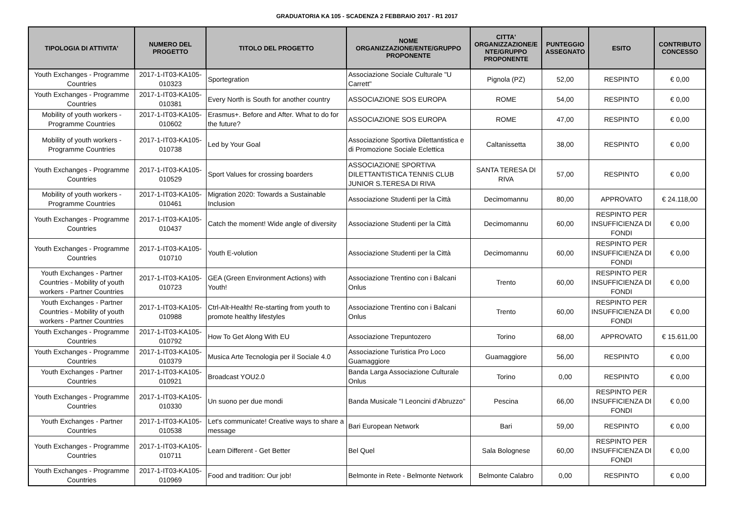GRADUATORIA KA 105 - SCADENZA 2 FEBBRAIO 2017 - R1 2017
| TIPOLOGIA DI ATTIVITA' | NUMERO DEL PROGETTO | TITOLO DEL PROGETTO | NOME ORGANIZZAZIONE/ENTE/GRUPPO PROPONENTE | CITTA' ORGANIZZAZIONE/E NTE/GRUPPO PROPONENTE | PUNTEGGIO ASSEGNATO | ESITO | CONTRIBUTO CONCESSO |
| --- | --- | --- | --- | --- | --- | --- | --- |
| Youth Exchanges - Programme Countries | 2017-1-IT03-KA105-010323 | Sportegration | Associazione Sociale Culturale "U Carrett" | Pignola (PZ) | 52,00 | RESPINTO | € 0,00 |
| Youth Exchanges - Programme Countries | 2017-1-IT03-KA105-010381 | Every North is South for another country | ASSOCIAZIONE SOS EUROPA | ROME | 54,00 | RESPINTO | € 0,00 |
| Mobility of youth workers - Programme Countries | 2017-1-IT03-KA105-010602 | Erasmus+. Before and After. What to do for the future? | ASSOCIAZIONE SOS EUROPA | ROME | 47,00 | RESPINTO | € 0,00 |
| Mobility of youth workers - Programme Countries | 2017-1-IT03-KA105-010738 | Led by Your Goal | Associazione Sportiva Dilettantistica e di Promozione Sociale Eclettica | Caltanissetta | 38,00 | RESPINTO | € 0,00 |
| Youth Exchanges - Programme Countries | 2017-1-IT03-KA105-010529 | Sport Values for crossing boarders | ASSOCIAZIONE SPORTIVA DILETTANTISTICA TENNIS CLUB JUNIOR S.TERESA DI RIVA | SANTA TERESA DI RIVA | 57,00 | RESPINTO | € 0,00 |
| Mobility of youth workers - Programme Countries | 2017-1-IT03-KA105-010461 | Migration 2020: Towards a Sustainable Inclusion | Associazione Studenti per la Città | Decimomannu | 80,00 | APPROVATO | € 24.118,00 |
| Youth Exchanges - Programme Countries | 2017-1-IT03-KA105-010437 | Catch the moment! Wide angle of diversity | Associazione Studenti per la Città | Decimomannu | 60,00 | RESPINTO PER INSUFFICIENZA DI FONDI | € 0,00 |
| Youth Exchanges - Programme Countries | 2017-1-IT03-KA105-010710 | Youth E-volution | Associazione Studenti per la Città | Decimomannu | 60,00 | RESPINTO PER INSUFFICIENZA DI FONDI | € 0,00 |
| Youth Exchanges - Partner Countries - Mobility of youth workers - Partner Countries | 2017-1-IT03-KA105-010723 | GEA (Green Environment Actions) with Youth! | Associazione Trentino con i Balcani Onlus | Trento | 60,00 | RESPINTO PER INSUFFICIENZA DI FONDI | € 0,00 |
| Youth Exchanges - Partner Countries - Mobility of youth workers - Partner Countries | 2017-1-IT03-KA105-010988 | Ctrl-Alt-Health! Re-starting from youth to promote healthy lifestyles | Associazione Trentino con i Balcani Onlus | Trento | 60,00 | RESPINTO PER INSUFFICIENZA DI FONDI | € 0,00 |
| Youth Exchanges - Programme Countries | 2017-1-IT03-KA105-010792 | How To Get Along With EU | Associazione Trepuntozero | Torino | 68,00 | APPROVATO | € 15.611,00 |
| Youth Exchanges - Programme Countries | 2017-1-IT03-KA105-010379 | Musica Arte Tecnologia per il Sociale 4.0 | Associazione Turistica Pro Loco Guamaggiore | Guamaggiore | 56,00 | RESPINTO | € 0,00 |
| Youth Exchanges - Partner Countries | 2017-1-IT03-KA105-010921 | Broadcast YOU2.0 | Banda Larga Associazione Culturale Onlus | Torino | 0,00 | RESPINTO | € 0,00 |
| Youth Exchanges - Programme Countries | 2017-1-IT03-KA105-010330 | Un suono per due mondi | Banda Musicale "I Leoncini d'Abruzzo" | Pescina | 66,00 | RESPINTO PER INSUFFICIENZA DI FONDI | € 0,00 |
| Youth Exchanges - Partner Countries | 2017-1-IT03-KA105-010538 | Let's communicate! Creative ways to share a message | Bari European Network | Bari | 59,00 | RESPINTO | € 0,00 |
| Youth Exchanges - Programme Countries | 2017-1-IT03-KA105-010711 | Learn Different - Get Better | Bel Quel | Sala Bolognese | 60,00 | RESPINTO PER INSUFFICIENZA DI FONDI | € 0,00 |
| Youth Exchanges - Programme Countries | 2017-1-IT03-KA105-010969 | Food and tradition: Our job! | Belmonte in Rete - Belmonte Network | Belmonte Calabro | 0,00 | RESPINTO | € 0,00 |